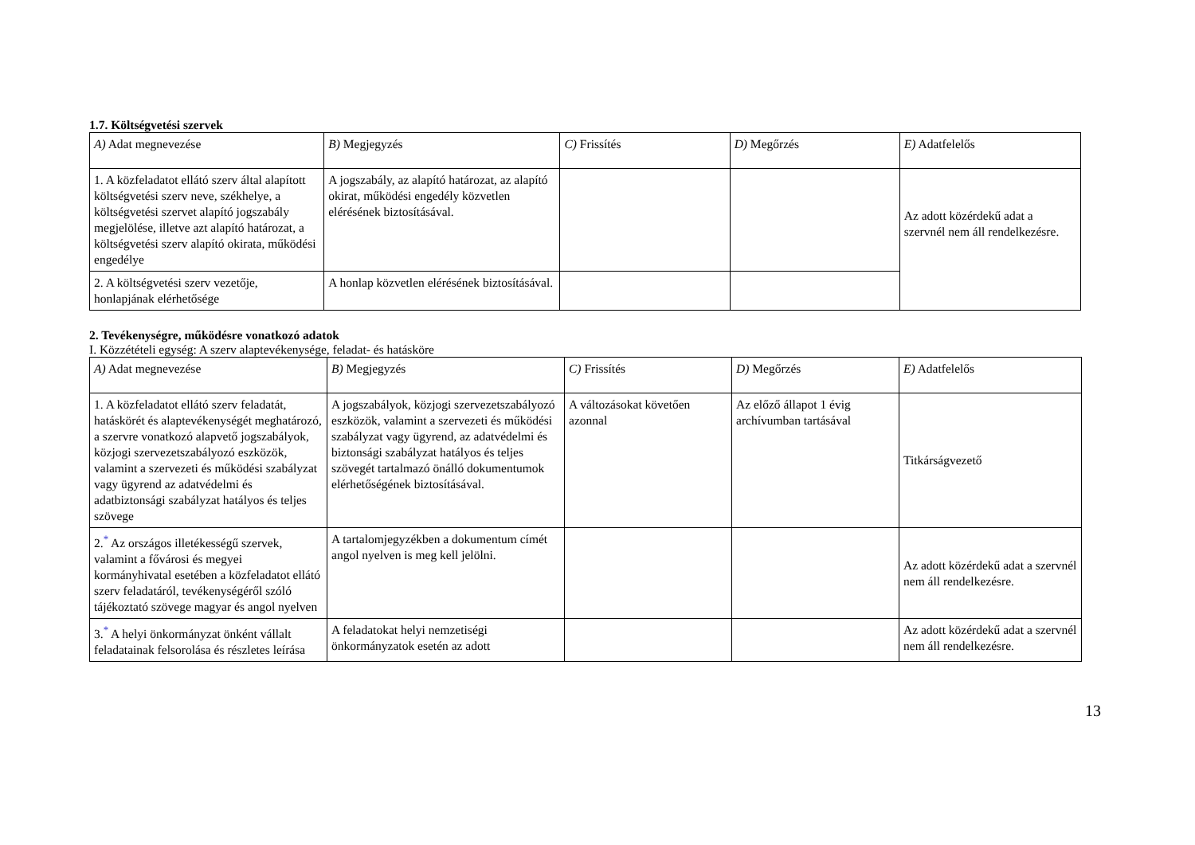1.7. Költségvetési szervek
| A) Adat megnevezése | B) Megjegyzés | C) Frissítés | D) Megőrzés | E) Adatfelelős |
| --- | --- | --- | --- | --- |
| 1. A közfeladatot ellátó szerv által alapított költségvetési szerv neve, székhelye, a költségvetési szervet alapító jogszabály megjelölése, illetve azt alapító határozat, a költségvetési szerv alapító okirata, működési engedélye | A jogszabály, az alapító határozat, az alapító okirat, működési engedély közvetlen elérésének biztosításával. | | | Az adott közérdekű adat a szervnél nem áll rendelkezésre. |
| 2. A költségvetési szerv vezetője, honlapjának elérhetősége | A honlap közvetlen elérésének biztosításával. | | | |
2. Tevékenységre, működésre vonatkozó adatok
I. Közzétételi egység: A szerv alaptevékenysége, feladat- és hatásköre
| A) Adat megnevezése | B) Megjegyzés | C) Frissítés | D) Megőrzés | E) Adatfelelős |
| --- | --- | --- | --- | --- |
| 1. A közfeladatot ellátó szerv feladatát, hatáskörét és alaptevékenységét meghatározó, a szervre vonatkozó alapvető jogszabályok, közjogi szervezetszabályozó eszközök, valamint a szervezeti és működési szabályzat vagy ügyrend az adatvédelmi és adatbiztonsági szabályzat hatályos és teljes szövege | A jogszabályok, közjogi szervezetszabályozó eszközök, valamint a szervezeti és működési szabályzat vagy ügyrend, az adatvédelmi és biztonsági szabályzat hatályos és teljes szövegét tartalmazó önálló dokumentumok elérhetőségének biztosításával. | A változásokat követően azonnal | Az előző állapot 1 évig archívumban tartásával | Titkárságvezető |
| 2.<sup>*</sup> Az országos illetékességű szervek, valamint a fővárosi és megyei kormányhivatal esetében a közfeladatot ellátó szerv feladatáról, tevékenységéről szóló tájékoztató szövege magyar és angol nyelven | A tartalomjegyzékben a dokumentum címét angol nyelven is meg kell jelölni. | | | Az adott közérdekű adat a szervnél nem áll rendelkezésre. |
| 3.<sup>*</sup> A helyi önkormányzat önként vállalt feladatainak felsorolása és részletes leírása | A feladatokat helyi nemzetiségi önkormányzatok esetén az adott | | | Az adott közérdekű adat a szervnél nem áll rendelkezésre. |
13